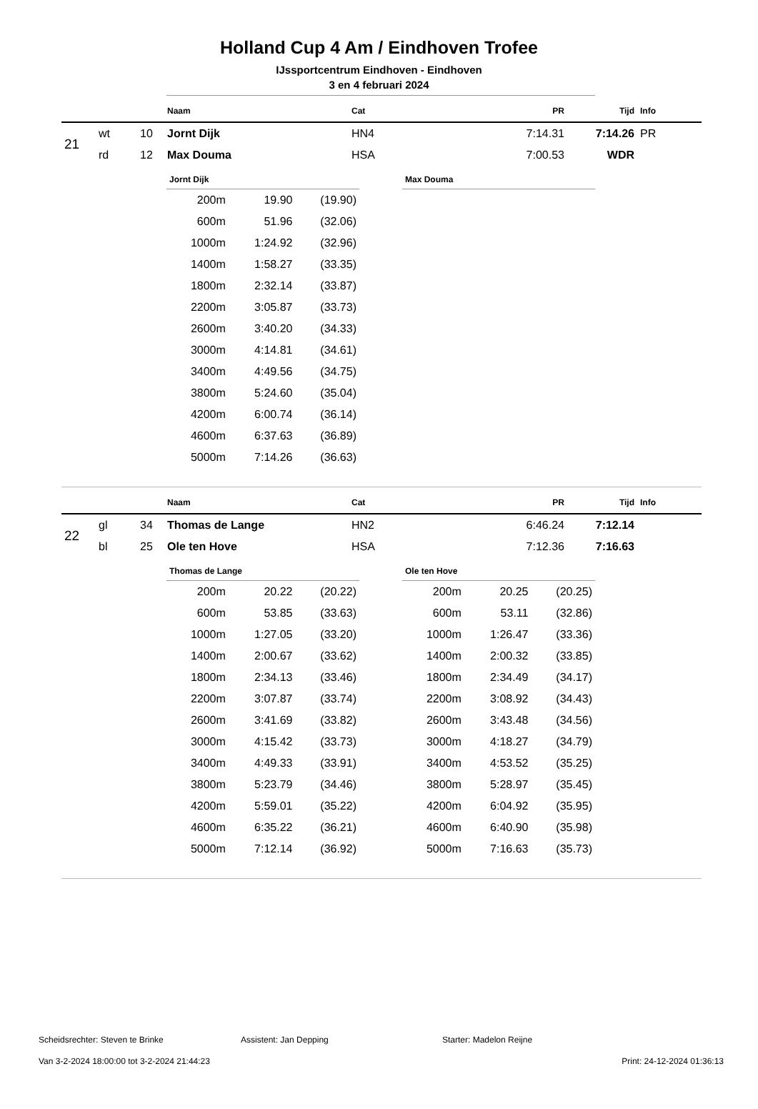Holland Cup 4 Am / Eindhoven Trofee
IJssportcentrum Eindhoven - Eindhoven
3 en 4 februari 2024
| | | | Naam | Cat | PR | Tijd | Info |
| --- | --- | --- | --- | --- | --- | --- | --- |
| 21 | wt | 10 | Jornt Dijk | HN4 | 7:14.31 | 7:14.26 | PR |
| | rd | 12 | Max Douma | HSA | 7:00.53 | WDR | |
| Jornt Dijk | | |
| --- | --- | --- |
| 200m | 19.90 | (19.90) |
| 600m | 51.96 | (32.06) |
| 1000m | 1:24.92 | (32.96) |
| 1400m | 1:58.27 | (33.35) |
| 1800m | 2:32.14 | (33.87) |
| 2200m | 3:05.87 | (33.73) |
| 2600m | 3:40.20 | (34.33) |
| 3000m | 4:14.81 | (34.61) |
| 3400m | 4:49.56 | (34.75) |
| 3800m | 5:24.60 | (35.04) |
| 4200m | 6:00.74 | (36.14) |
| 4600m | 6:37.63 | (36.89) |
| 5000m | 7:14.26 | (36.63) |
| Max Douma |
| --- |
| | | | Naam | Cat | PR | Tijd | Info |
| --- | --- | --- | --- | --- | --- | --- | --- |
| 22 | gl | 34 | Thomas de Lange | HN2 | 6:46.24 | 7:12.14 | |
| | bl | 25 | Ole ten Hove | HSA | 7:12.36 | 7:16.63 | |
| Thomas de Lange | | |
| --- | --- | --- |
| 200m | 20.22 | (20.22) |
| 600m | 53.85 | (33.63) |
| 1000m | 1:27.05 | (33.20) |
| 1400m | 2:00.67 | (33.62) |
| 1800m | 2:34.13 | (33.46) |
| 2200m | 3:07.87 | (33.74) |
| 2600m | 3:41.69 | (33.82) |
| 3000m | 4:15.42 | (33.73) |
| 3400m | 4:49.33 | (33.91) |
| 3800m | 5:23.79 | (34.46) |
| 4200m | 5:59.01 | (35.22) |
| 4600m | 6:35.22 | (36.21) |
| 5000m | 7:12.14 | (36.92) |
| Ole ten Hove | | |
| --- | --- | --- |
| 200m | 20.25 | (20.25) |
| 600m | 53.11 | (32.86) |
| 1000m | 1:26.47 | (33.36) |
| 1400m | 2:00.32 | (33.85) |
| 1800m | 2:34.49 | (34.17) |
| 2200m | 3:08.92 | (34.43) |
| 2600m | 3:43.48 | (34.56) |
| 3000m | 4:18.27 | (34.79) |
| 3400m | 4:53.52 | (35.25) |
| 3800m | 5:28.97 | (35.45) |
| 4200m | 6:04.92 | (35.95) |
| 4600m | 6:40.90 | (35.98) |
| 5000m | 7:16.63 | (35.73) |
Scheidsrechter: Steven te Brinke Assistent: Jan Depping Starter: Madelon Reijne
Van 3-2-2024 18:00:00 tot 3-2-2024 21:44:23 Print: 24-12-2024 01:36:13